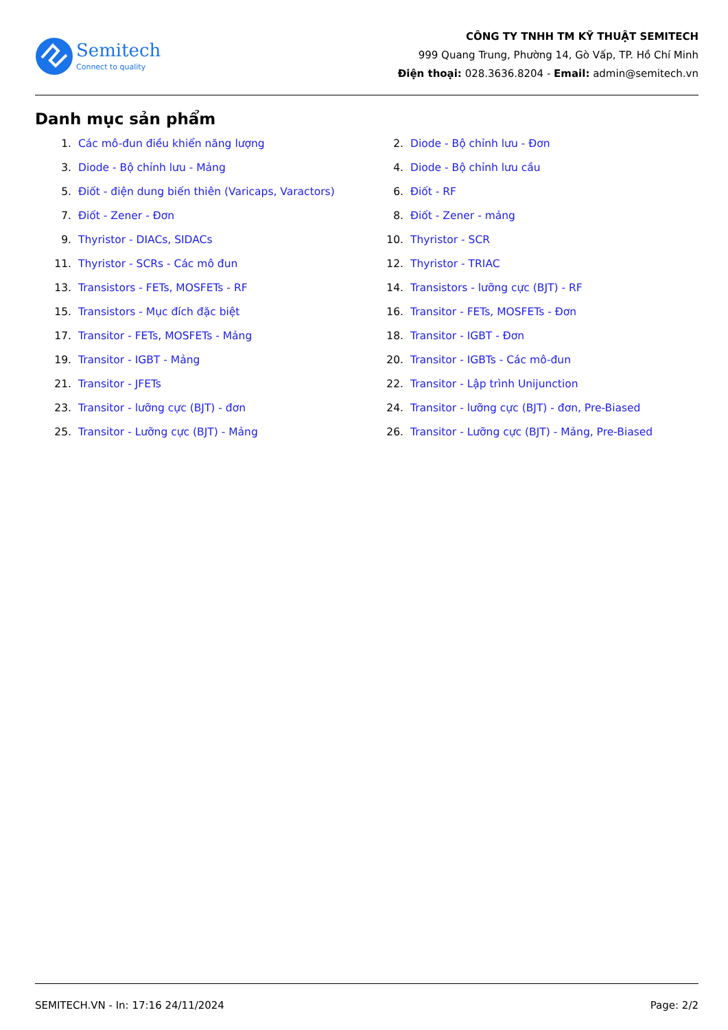Semitech
Connect to quality
CÔNG TY TNHH TM KỸ THUẬT SEMITECH
999 Quang Trung, Phường 14, Gò Vấp, TP. Hồ Chí Minh
Điện thoại: 028.3636.8204 - Email: admin@semitech.vn
Danh mục sản phẩm
1. Các mô-đun điều khiển năng lượng
2. Diode - Bộ chỉnh lưu - Đơn
3. Diode - Bộ chỉnh lưu - Mảng
4. Diode - Bộ chỉnh lưu cầu
5. Điốt - điện dung biến thiên (Varicaps, Varactors)
6. Điốt - RF
7. Điốt - Zener - Đơn
8. Điốt - Zener - mảng
9. Thyristor - DIACs, SIDACs
10. Thyristor - SCR
11. Thyristor - SCRs - Các mô đun
12. Thyristor - TRIAC
13. Transistors - FETs, MOSFETs - RF
14. Transistors - lưỡng cực (BJT) - RF
15. Transistors - Mục đích đặc biệt
16. Transitor - FETs, MOSFETs - Đơn
17. Transitor - FETs, MOSFETs - Mảng
18. Transitor - IGBT - Đơn
19. Transitor - IGBT - Mảng
20. Transitor - IGBTs - Các mô-đun
21. Transitor - JFETs
22. Transitor - Lập trình Unijunction
23. Transitor - lưỡng cực (BJT) - đơn
24. Transitor - lưỡng cực (BJT) - đơn, Pre-Biased
25. Transitor - Lưỡng cực (BJT) - Mảng
26. Transitor - Lưỡng cực (BJT) - Mảng, Pre-Biased
SEMITECH.VN - In: 17:16 24/11/2024 Page: 2/2